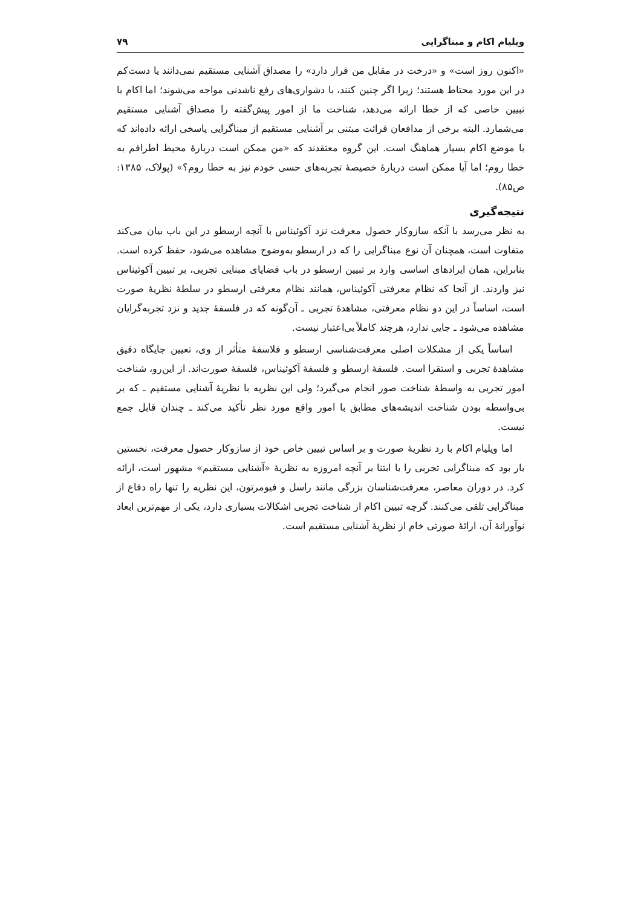ویلیام اکام و مبناگرایی ۷۹
«اکنون روز است» و «درخت در مقابل من قرار دارد» را مصداق آشنایی مستقیم نمی‌دانند یا دست‌کم در این مورد محتاط هستند؛ زیرا اگر چنین کنند، با دشواری‌های رفع ناشدنی مواجه می‌شوند؛ اما اکام با تبیین خاصی که از خطا ارائه می‌دهد، شناخت ما از امور پیش‌گفته را مصداق آشنایی مستقیم می‌شمارد. البته برخی از مدافعان قرائت مبتنی بر آشنایی مستقیم از مبناگرایی پاسخی ارائه داده‌اند که با موضع اکام بسیار هماهنگ است. این گروه معتقدند که «من ممکن است دربارهٔ محیط اطرافم به خطا روم؛ اما آیا ممکن است دربارهٔ خصیصهٔ تجربه‌های حسی خودم نیز به خطا روم؟» (پولاک، ۱۳۸۵: ص۸۵).
نتیجه‌گیری
به نظر می‌رسد با آنکه سازوکار حصول معرفت نزد آکوئیناس با آنچه ارسطو در این باب بیان می‌کند متفاوت است، همچنان آن نوع مبناگرایی را که در ارسطو به‌وضوح مشاهده می‌شود، حفظ کرده است. بنابراین، همان ایرادهای اساسی وارد بر تبیین ارسطو در باب قضایای مبنایی تجربی، بر تبیین آکوئیناس نیز واردند. از آنجا که نظام معرفتی آکوئیناس، همانند نظام معرفتی ارسطو در سلطهٔ نظریهٔ صورت است، اساساً در این دو نظام معرفتی، مشاهدهٔ تجربی ـ آن‌گونه که در فلسفهٔ جدید و نزد تجربه‌گرایان مشاهده می‌شود ـ جایی ندارد، هرچند کاملاً بی‌اعتبار نیست.
اساساً یکی از مشکلات اصلی معرفت‌شناسی ارسطو و فلاسفهٔ متأثر از وی، تعیین جایگاه دقیق مشاهدهٔ تجربی و استقرا است. فلسفهٔ ارسطو و فلسفهٔ آکوئیناس، فلسفهٔ صورت‌اند. از این‌رو، شناخت امور تجربی به واسطهٔ شناخت صور انجام می‌گیرد؛ ولی این نظریه با نظریهٔ آشنایی مستقیم ـ که بر بی‌واسطه بودن شناخت اندیشه‌های مطابق با امور واقع مورد نظر تأکید می‌کند ـ چندان قابل جمع نیست.
اما ویلیام اکام با رد نظریهٔ صورت و بر اساس تبیین خاص خود از سازوکار حصول معرفت، نخستین بار بود که مبناگرایی تجربی را با ابتنا بر آنچه امروزه به نظریهٔ «آشنایی مستقیم» مشهور است، ارائه کرد. در دوران معاصر، معرفت‌شناسان بزرگی مانند راسل و فیومرتون، این نظریه را تنها راه دفاع از مبناگرایی تلقی می‌کنند. گرچه تبیین اکام از شناخت تجربی اشکالات بسیاری دارد، یکی از مهم‌ترین ابعاد نوآورانهٔ آن، ارائهٔ صورتی خام از نظریهٔ آشنایی مستقیم است.